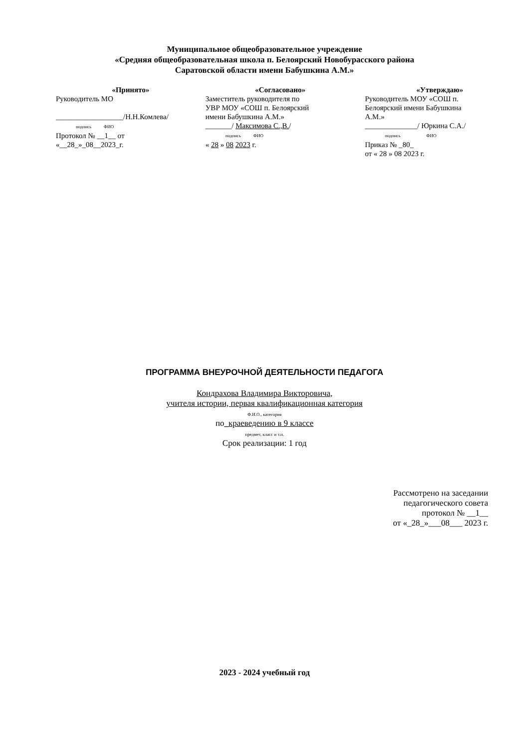Муниципальное общеобразовательное учреждение
«Средняя общеобразовательная школа п. Белоярский Новобурасского района
Саратовской области имени Бабушкина А.М.»
«Принято»
Руководитель МО
__________________/Н.Н.Комлева/
подпись ФИО
Протокол № __1__ от
«__28_»_08__2023_г.
«Согласовано»
Заместитель руководителя по
УВР МОУ «СОШ п. Белоярский
имени Бабушкина А.М.»
_______/ Максимова С.,В./
подпись ФИО
« 28 » 08 2023 г.
«Утверждаю»
Руководитель МОУ «СОШ п.
Белоярский имени Бабушкина
А.М.»
______________/ Юркина С.А./
подпись ФИО
Приказ № _80_
от « 28 » 08 2023 г.
ПРОГРАММА ВНЕУРОЧНОЙ ДЕЯТЕЛЬНОСТИ ПЕДАГОГА
Кондрахова Владимира Викторовича,
учителя истории, первая квалификационная категория
Ф.И.О., категория
по_краеведению в 9 классе
предмет, класс и т.п.
Срок реализации: 1 год
Рассмотрено на заседании
педагогического совета
протокол № __1__
от «_28_»___08___ 2023 г.
2023 - 2024 учебный год